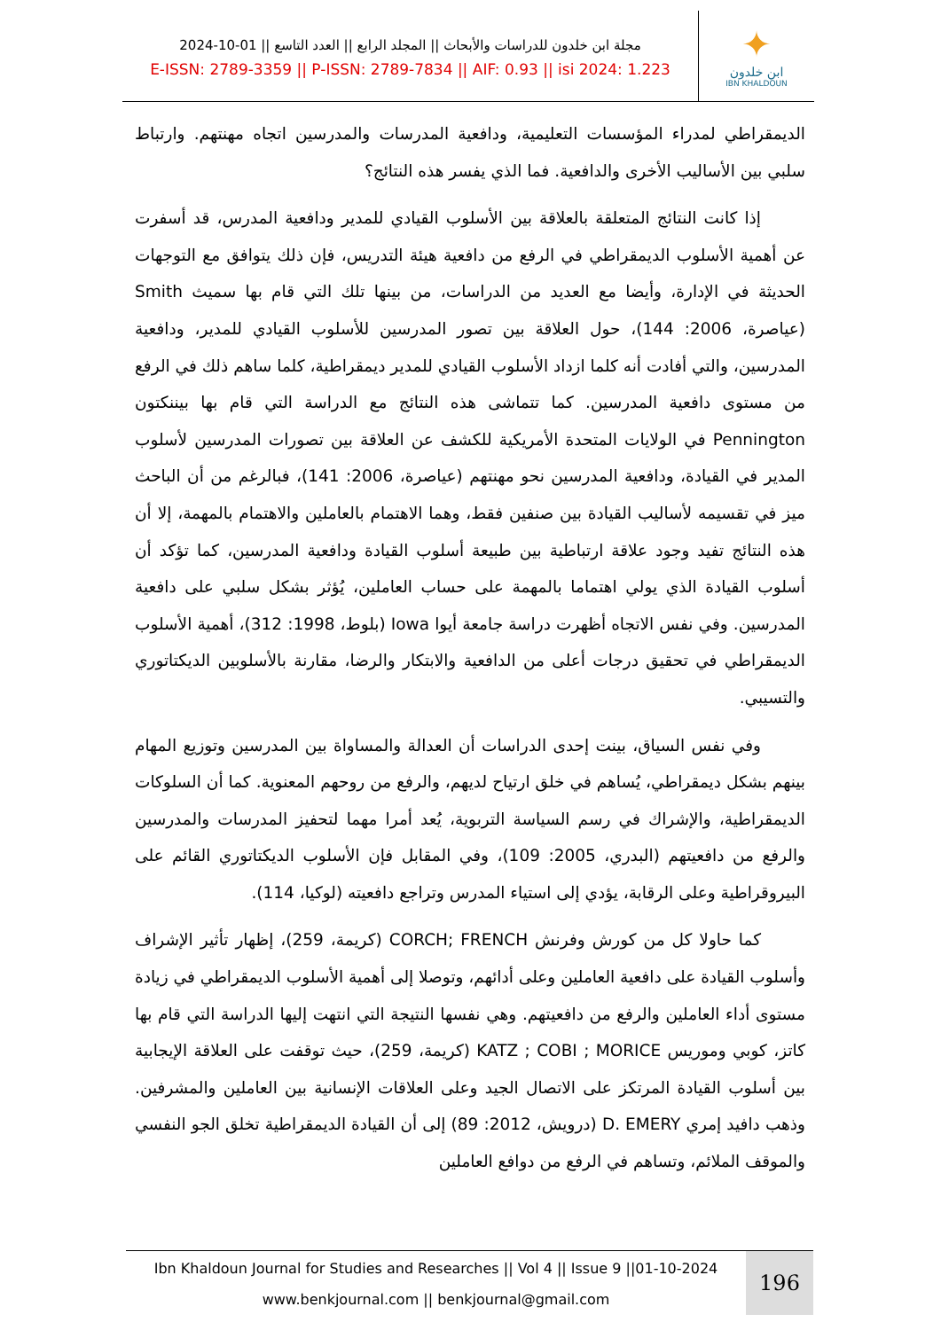مجلة ابن خلدون للدراسات والأبحاث || المجلد الرابع || العدد التاسع || 01-10-2024
E-ISSN: 2789-3359 || P-ISSN: 2789-7834 || AIF: 0.93 || isi 2024: 1.223
✦
ابن خلدون
IBN KHALDOUN
الديمقراطي لمدراء المؤسسات التعليمية، ودافعية المدرسات والمدرسين اتجاه مهنتهم. وارتباط سلبي بين الأساليب الأخرى والدافعية. فما الذي يفسر هذه النتائج؟
إذا كانت النتائج المتعلقة بالعلاقة بين الأسلوب القيادي للمدير ودافعية المدرس، قد أسفرت عن أهمية الأسلوب الديمقراطي في الرفع من دافعية هيئة التدريس، فإن ذلك يتوافق مع التوجهات الحديثة في الإدارة، وأيضا مع العديد من الدراسات، من بينها تلك التي قام بها سميث Smith (عياصرة، 2006: 144)، حول العلاقة بين تصور المدرسين للأسلوب القيادي للمدير، ودافعية المدرسين، والتي أفادت أنه كلما ازداد الأسلوب القيادي للمدير ديمقراطية، كلما ساهم ذلك في الرفع من مستوى دافعية المدرسين. كما تتماشى هذه النتائج مع الدراسة التي قام بها بيننكتون Pennington في الولايات المتحدة الأمريكية للكشف عن العلاقة بين تصورات المدرسين لأسلوب المدير في القيادة، ودافعية المدرسين نحو مهنتهم (عياصرة، 2006: 141)، فبالرغم من أن الباحث ميز في تقسيمه لأساليب القيادة بين صنفين فقط، وهما الاهتمام بالعاملين والاهتمام بالمهمة، إلا أن هذه النتائج تفيد وجود علاقة ارتباطية بين طبيعة أسلوب القيادة ودافعية المدرسين، كما تؤكد أن أسلوب القيادة الذي يولي اهتماما بالمهمة على حساب العاملين، يُؤثر بشكل سلبي على دافعية المدرسين. وفي نفس الاتجاه أظهرت دراسة جامعة أيوا Iowa (بلوط، 1998: 312)، أهمية الأسلوب الديمقراطي في تحقيق درجات أعلى من الدافعية والابتكار والرضا، مقارنة بالأسلوبين الديكتاتوري والتسيبي.
وفي نفس السياق، بينت إحدى الدراسات أن العدالة والمساواة بين المدرسين وتوزيع المهام بينهم بشكل ديمقراطي، يُساهم في خلق ارتياح لديهم، والرفع من روحهم المعنوية. كما أن السلوكات الديمقراطية، والإشراك في رسم السياسة التربوية، يُعد أمرا مهما لتحفيز المدرسات والمدرسين والرفع من دافعيتهم (البدري، 2005: 109)، وفي المقابل فإن الأسلوب الديكتاتوري القائم على البيروقراطية وعلى الرقابة، يؤدي إلى استياء المدرس وتراجع دافعيته (لوكيا، 114).
كما حاولا كل من كورش وفرنش CORCH; FRENCH (كريمة، 259)، إظهار تأثير الإشراف وأسلوب القيادة على دافعية العاملين وعلى أدائهم، وتوصلا إلى أهمية الأسلوب الديمقراطي في زيادة مستوى أداء العاملين والرفع من دافعيتهم. وهي نفسها النتيجة التي انتهت إليها الدراسة التي قام بها كاتز، كوبي وموريس KATZ ; COBI ; MORICE (كريمة، 259)، حيث توقفت على العلاقة الإيجابية بين أسلوب القيادة المرتكز على الاتصال الجيد وعلى العلاقات الإنسانية بين العاملين والمشرفين. وذهب دافيد إمري D. EMERY (درويش، 2012: 89) إلى أن القيادة الديمقراطية تخلق الجو النفسي والموقف الملائم، وتساهم في الرفع من دوافع العاملين
Ibn Khaldoun Journal for Studies and Researches || Vol 4 || Issue 9 ||01-10-2024
www.benkjournal.com || benkjournal@gmail.com
196